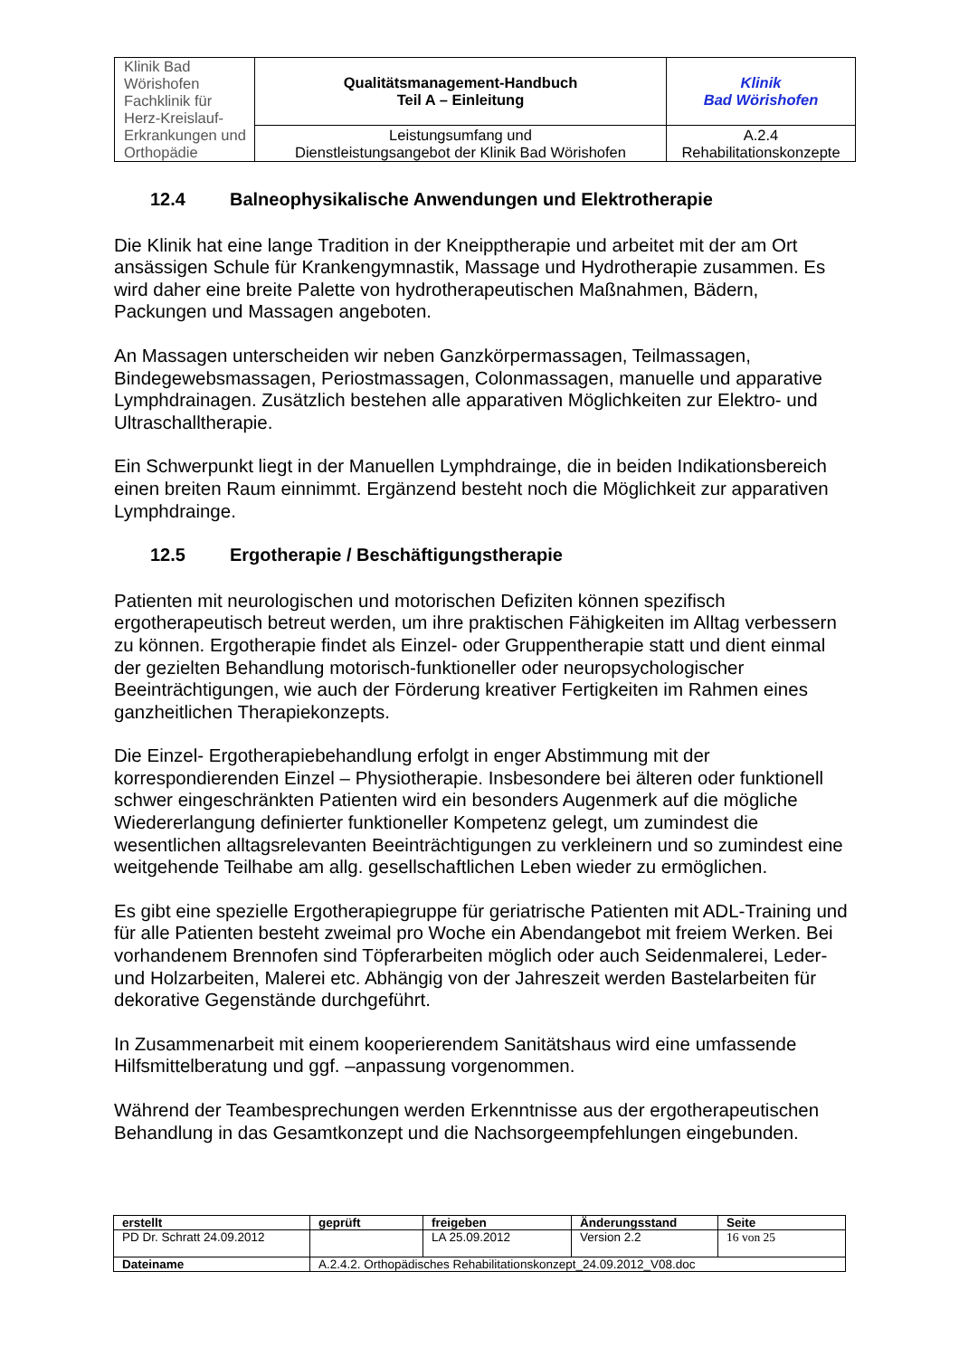| Klinik Bad Wörishofen Fachklinik für Herz-Kreislauf- Erkrankungen und Orthopädie | Qualitätsmanagement-Handbuch Teil A – Einleitung | Klinik Bad Wörishofen |
| | Leistungsumfang und Dienstleistungsangebot der Klinik Bad Wörishofen | A.2.4 Rehabilitationskonzepte |
12.4 Balneophysikalische Anwendungen und Elektrotherapie
Die Klinik hat eine lange Tradition in der Kneipptherapie und arbeitet mit der am Ort ansässigen Schule für Krankengymnastik, Massage und Hydrotherapie zusammen. Es wird daher eine breite Palette von hydrotherapeutischen Maßnahmen, Bädern, Packungen und Massagen angeboten.
An Massagen unterscheiden wir neben Ganzkörpermassagen, Teilmassagen, Bindegewebsmassagen, Periostmassagen, Colonmassagen, manuelle und apparative Lymphdrainagen. Zusätzlich bestehen alle apparativen Möglichkeiten zur Elektro- und Ultraschalltherapie.
Ein Schwerpunkt liegt in der Manuellen Lymphdrainge, die in beiden Indikationsbereich einen breiten Raum einnimmt. Ergänzend besteht noch die Möglichkeit zur apparativen Lymphdrainge.
12.5 Ergotherapie / Beschäftigungstherapie
Patienten mit neurologischen und motorischen Defiziten können spezifisch ergotherapeutisch betreut werden, um ihre praktischen Fähigkeiten im Alltag verbessern zu können. Ergotherapie findet als Einzel- oder Gruppentherapie statt und dient einmal der gezielten Behandlung motorisch-funktioneller oder neuropsychologischer Beeinträchtigungen, wie auch der Förderung kreativer Fertigkeiten im Rahmen eines ganzheitlichen Therapiekonzepts.
Die Einzel- Ergotherapiebehandlung erfolgt in enger Abstimmung mit der korrespondierenden Einzel – Physiotherapie. Insbesondere bei älteren oder funktionell schwer eingeschränkten Patienten wird ein besonders Augenmerk auf die mögliche Wiedererlangung definierter funktioneller Kompetenz gelegt, um zumindest die wesentlichen alltagsrelevanten Beeinträchtigungen zu verkleinern und so zumindest eine weitgehende Teilhabe am allg. gesellschaftlichen Leben wieder zu ermöglichen.
Es gibt eine spezielle Ergotherapiegruppe für geriatrische Patienten mit ADL-Training und für alle Patienten besteht zweimal pro Woche ein Abendangebot mit freiem Werken. Bei vorhandenem Brennofen sind Töpferarbeiten möglich oder auch Seidenmalerei, Leder- und Holzarbeiten, Malerei etc. Abhängig von der Jahreszeit werden Bastelarbeiten für dekorative Gegenstände durchgeführt.
In Zusammenarbeit mit einem kooperierendem Sanitätshaus wird eine umfassende Hilfsmittelberatung und ggf. –anpassung vorgenommen.
Während der Teambesprechungen werden Erkenntnisse aus der ergotherapeutischen Behandlung in das Gesamtkonzept und die Nachsorgeempfehlungen eingebunden.
| erstellt | geprüft | freigeben | Änderungsstand | Seite |
| PD Dr. Schratt 24.09.2012 | | LA 25.09.2012 | Version 2.2 | 16 von 25 |
| Dateiname | A.2.4.2. Orthopädisches Rehabilitationskonzept_24.09.2012_V08.doc | | | |